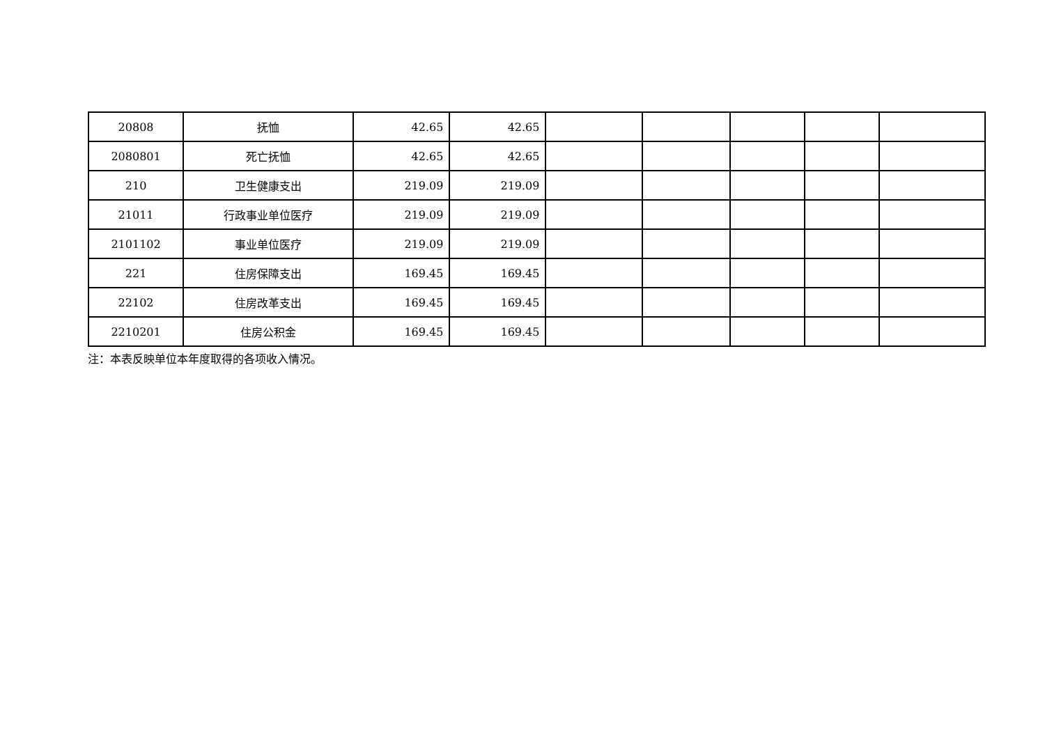| 20808 | 抚恤 | 42.65 | 42.65 | | | | | |
| 2080801 | 死亡抚恤 | 42.65 | 42.65 | | | | | |
| 210 | 卫生健康支出 | 219.09 | 219.09 | | | | | |
| 21011 | 行政事业单位医疗 | 219.09 | 219.09 | | | | | |
| 2101102 | 事业单位医疗 | 219.09 | 219.09 | | | | | |
| 221 | 住房保障支出 | 169.45 | 169.45 | | | | | |
| 22102 | 住房改革支出 | 169.45 | 169.45 | | | | | |
| 2210201 | 住房公积金 | 169.45 | 169.45 | | | | | |
注：本表反映单位本年度取得的各项收入情况。